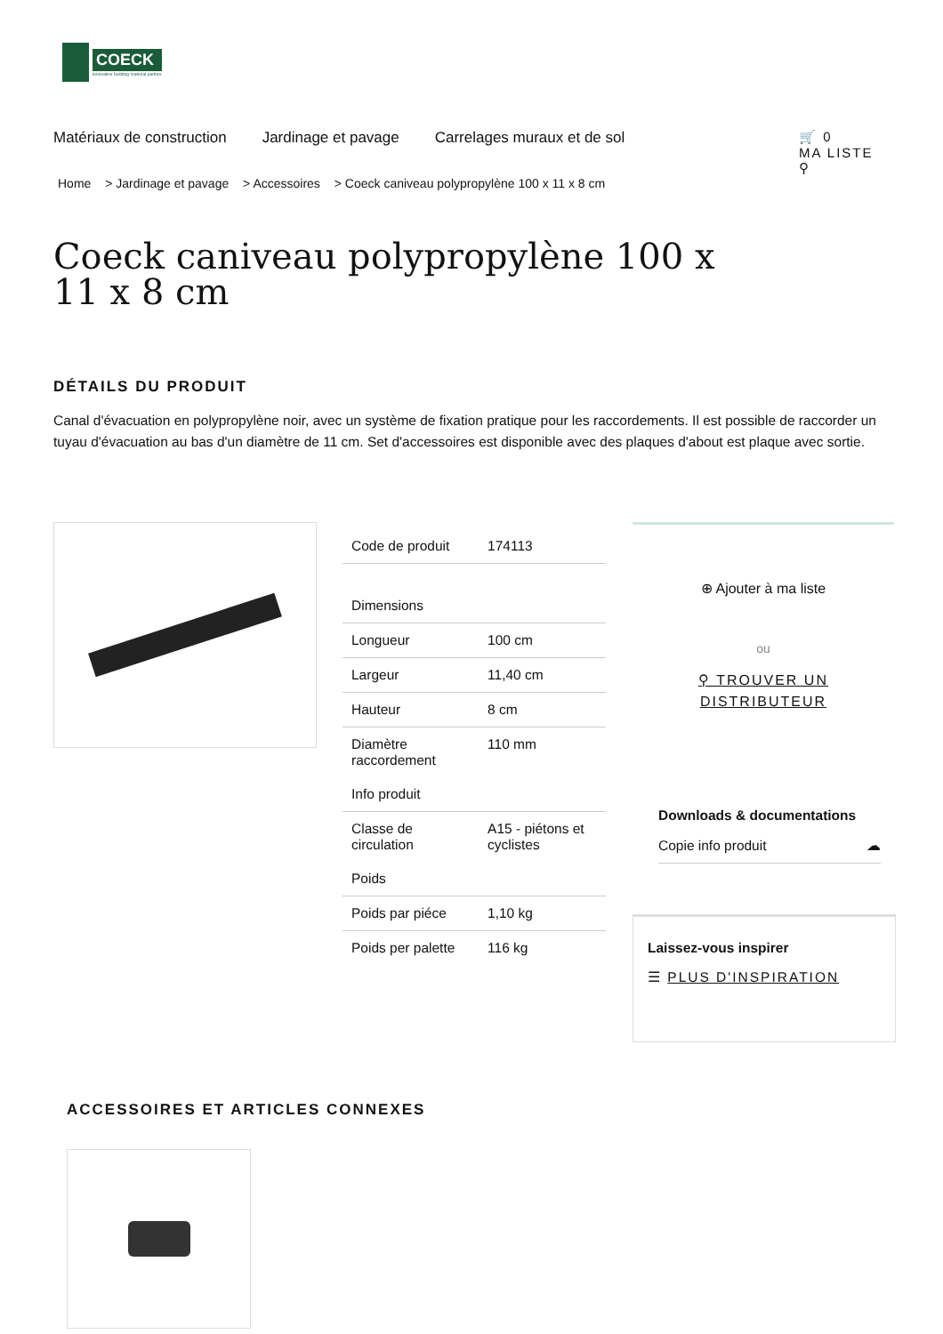COECK
innovative building material partner
Matériaux de construction Jardinage et pavage Carrelages muraux et de sol
🛒 0
MA LISTE
⚲
Home > Jardinage et pavage > Accessoires > Coeck caniveau polypropylène 100 x 11 x 8 cm
Coeck caniveau polypropylène 100 x 11 x 8 cm
DÉTAILS DU PRODUIT
Canal d'évacuation en polypropylène noir, avec un système de fixation pratique pour les raccordements. Il est possible de raccorder un tuyau d'évacuation au bas d'un diamètre de 11 cm. Set d'accessoires est disponible avec des plaques d'about est plaque avec sortie.
| Code de produit | 174113 |
| Dimensions | |
| Longueur | 100 cm |
| Largeur | 11,40 cm |
| Hauteur | 8 cm |
| Diamètre raccordement | 110 mm |
| Info produit | |
| Classe de circulation | A15 - piétons et cyclistes |
| Poids | |
| Poids par piéce | 1,10 kg |
| Poids per palette | 116 kg |
⊕ Ajouter à ma liste
ou
⚲ TROUVER UN DISTRIBUTEUR
Downloads & documentations
Copie info produit ☁
Laissez-vous inspirer
☰ PLUS D'INSPIRATION
ACCESSOIRES ET ARTICLES CONNEXES